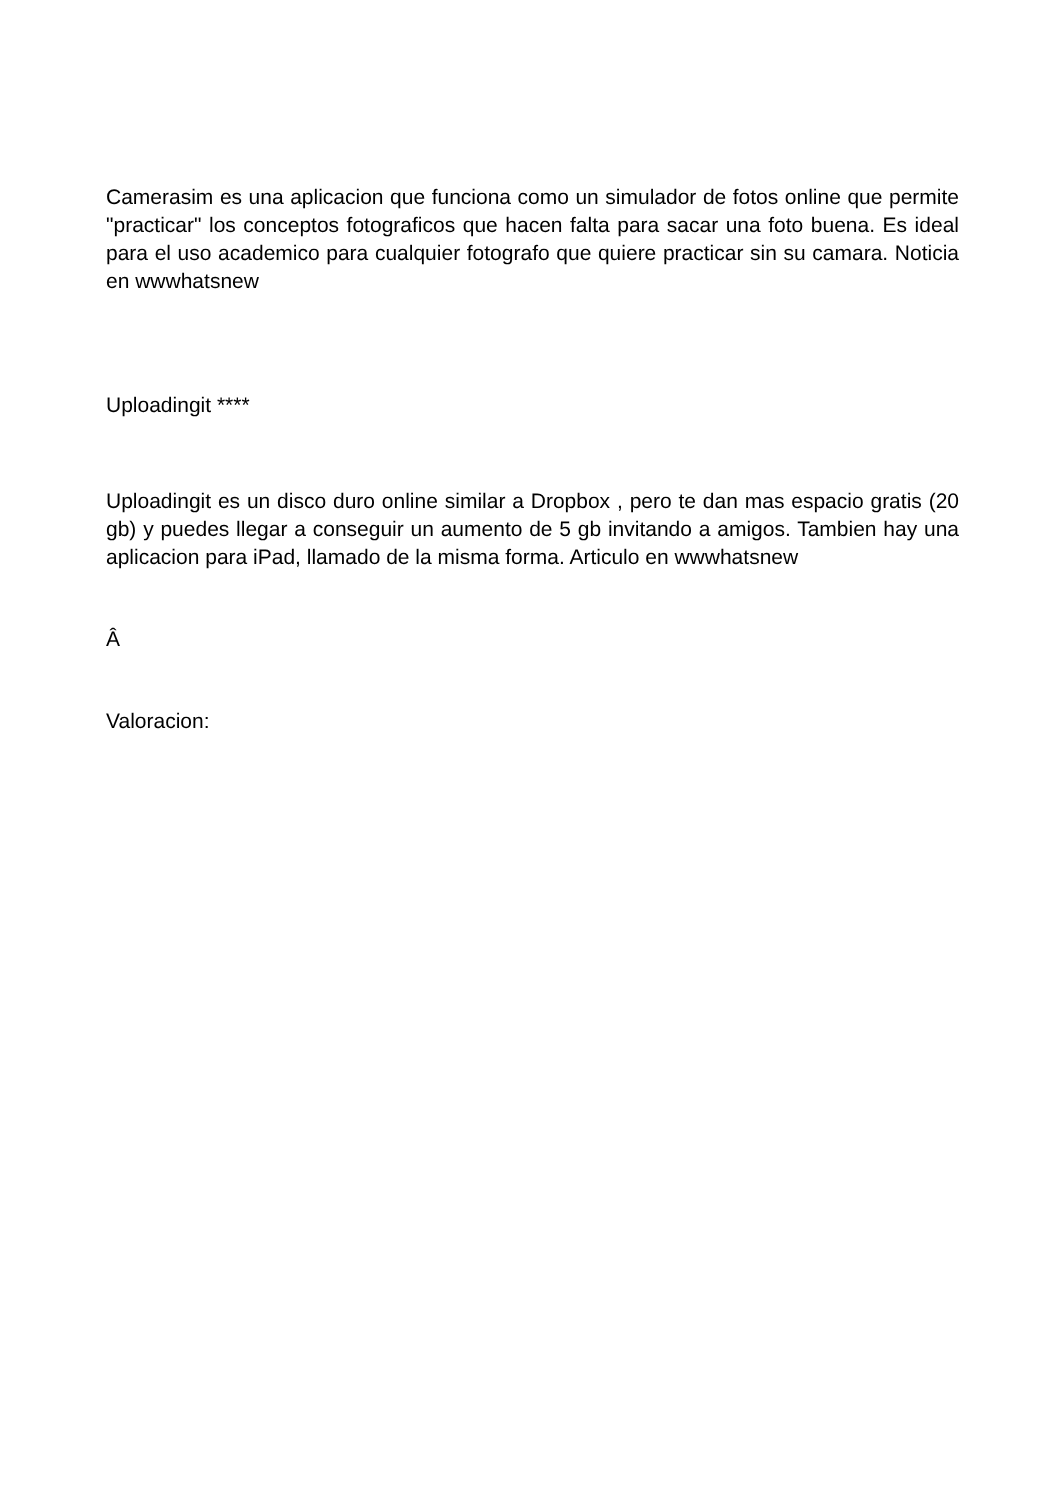Camerasim es una aplicacion que funciona como un simulador de fotos online que permite "practicar" los conceptos fotograficos que hacen falta para sacar una foto buena. Es ideal para el uso academico para cualquier fotografo que quiere practicar sin su camara. Noticia en wwwhatsnew
Uploadingit ****
Uploadingit es un disco duro online similar a Dropbox , pero te dan mas espacio gratis (20 gb) y puedes llegar a conseguir un aumento de 5 gb invitando a amigos. Tambien hay una aplicacion para iPad, llamado de la misma forma. Articulo en wwwhatsnew
Â
Valoracion: